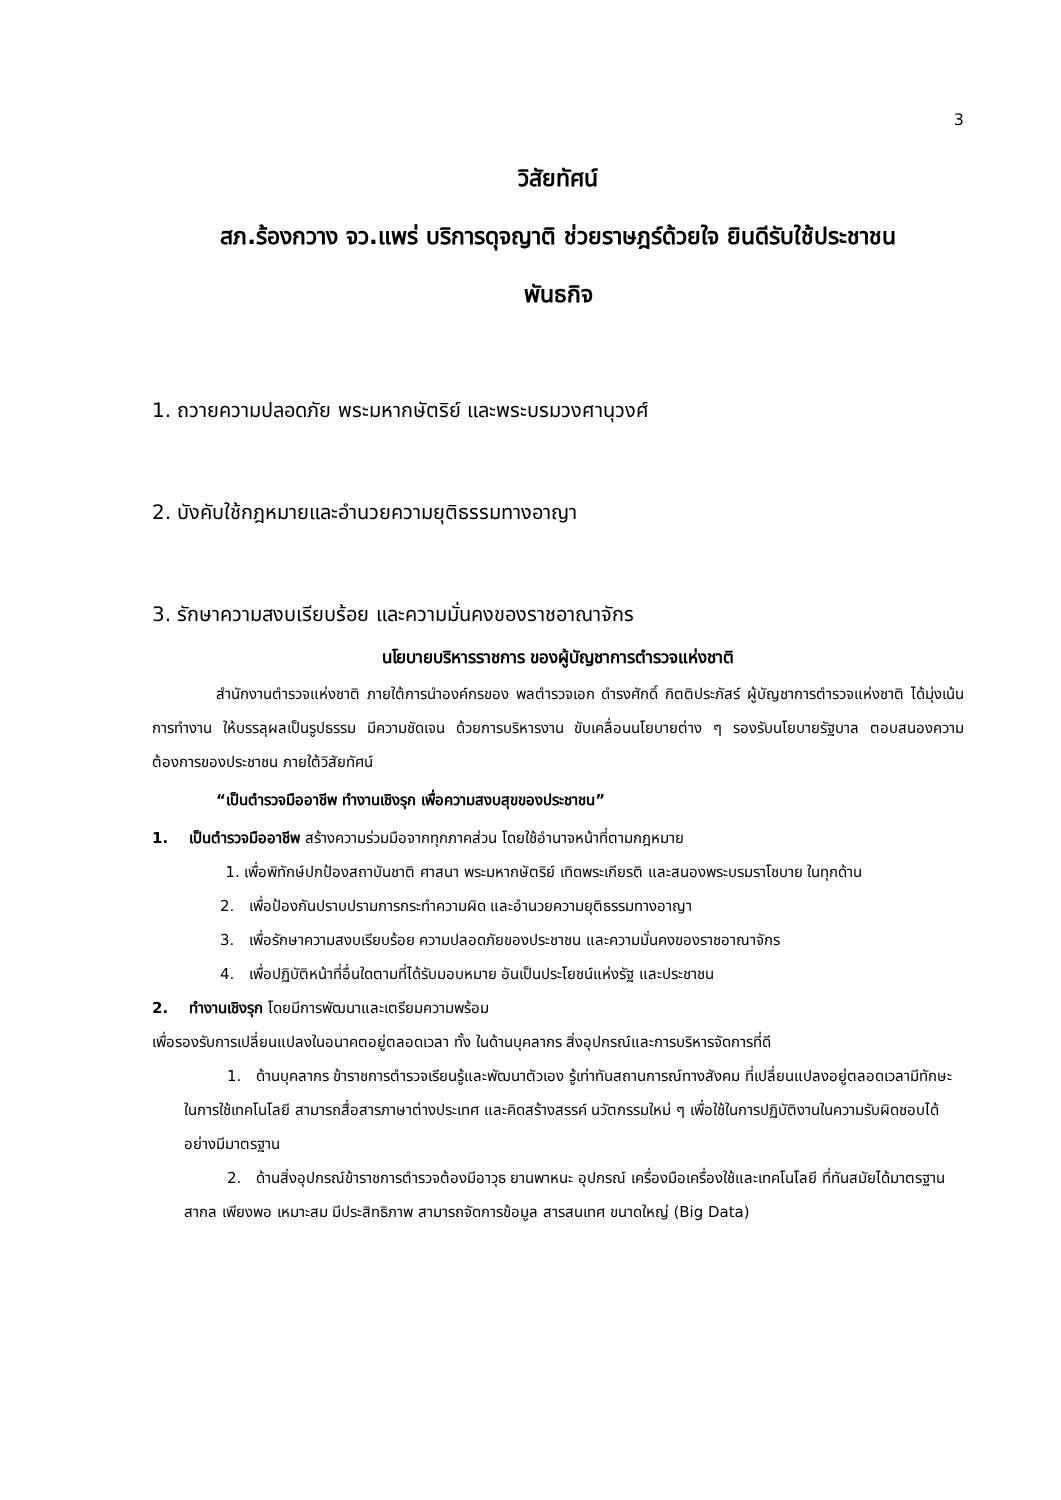3
วิสัยทัศน์
สภ.ร้องกวาง จว.แพร่ บริการดุจญาติ ช่วยราษฎร์ด้วยใจ ยินดีรับใช้ประชาชน
พันธกิจ
1. ถวายความปลอดภัย พระมหากษัตริย์ และพระบรมวงศานุวงศ์
2. บังคับใช้กฎหมายและอำนวยความยุติธรรมทางอาญา
3. รักษาความสงบเรียบร้อย และความมั่นคงของราชอาณาจักร
นโยบายบริหารราชการ ของผู้บัญชาการตำรวจแห่งชาติ
สำนักงานตำรวจแห่งชาติ ภายใต้การนำองค์กรของ พลตำรวจเอก ดำรงศักดิ์ กิตติประภัสร์ ผู้บัญชาการตำรวจแห่งชาติ ได้มุ่งเน้นการทำงาน ให้บรรลุผลเป็นรูปธรรม มีความชัดเจน ด้วยการบริหารงาน ขับเคลื่อนนโยบายต่าง ๆ รองรับนโยบายรัฐบาล ตอบสนองความต้องการของประชาชน ภายใต้วิสัยทัศน์
“เป็นตำรวจมืออาชีพ ทำงานเชิงรุก เพื่อความสงบสุขของประชาชน”
1. เป็นตำรวจมืออาชีพ สร้างความร่วมมือจากทุกภาคส่วน โดยใช้อำนาจหน้าที่ตามกฎหมาย
1. เพื่อพิทักษ์ปกป้องสถาบันชาติ ศาสนา พระมหากษัตริย์ เทิดพระเกียรติ และสนองพระบรมราโชบาย ในทุกด้าน
2. เพื่อป้องกันปราบปรามการกระทำความผิด และอำนวยความยุติธรรมทางอาญา
3. เพื่อรักษาความสงบเรียบร้อย ความปลอดภัยของประชาชน และความมั่นคงของราชอาณาจักร
4. เพื่อปฏิบัติหน้าที่อื่นใดตามที่ได้รับมอบหมาย อันเป็นประโยชน์แห่งรัฐ และประชาชน
2. ทำงานเชิงรุก โดยมีการพัฒนาและเตรียมความพร้อม
เพื่อรองรับการเปลี่ยนแปลงในอนาคตอยู่ตลอดเวลา ทั้ง ในด้านบุคลากร สิ่งอุปกรณ์และการบริหารจัดการที่ดี
1. ด้านบุคลากร ข้าราชการตำรวจเรียนรู้และพัฒนาตัวเอง รู้เท่าทันสถานการณ์ทางสังคม ที่เปลี่ยนแปลงอยู่ตลอดเวลามีทักษะในการใช้เทคโนโลยี สามารถสื่อสารภาษาต่างประเทศ และคิดสร้างสรรค์ นวัตกรรมใหม่ ๆ เพื่อใช้ในการปฏิบัติงานในความรับผิดชอบได้อย่างมีมาตรฐาน
2. ด้านสิ่งอุปกรณ์ข้าราชการตำรวจต้องมีอาวุธ ยานพาหนะ อุปกรณ์ เครื่องมือเครื่องใช้และเทคโนโลยี ที่ทันสมัยได้มาตรฐานสากล เพียงพอ เหมาะสม มีประสิทธิภาพ สามารถจัดการข้อมูล สารสนเทศ ขนาดใหญ่ (Big Data)